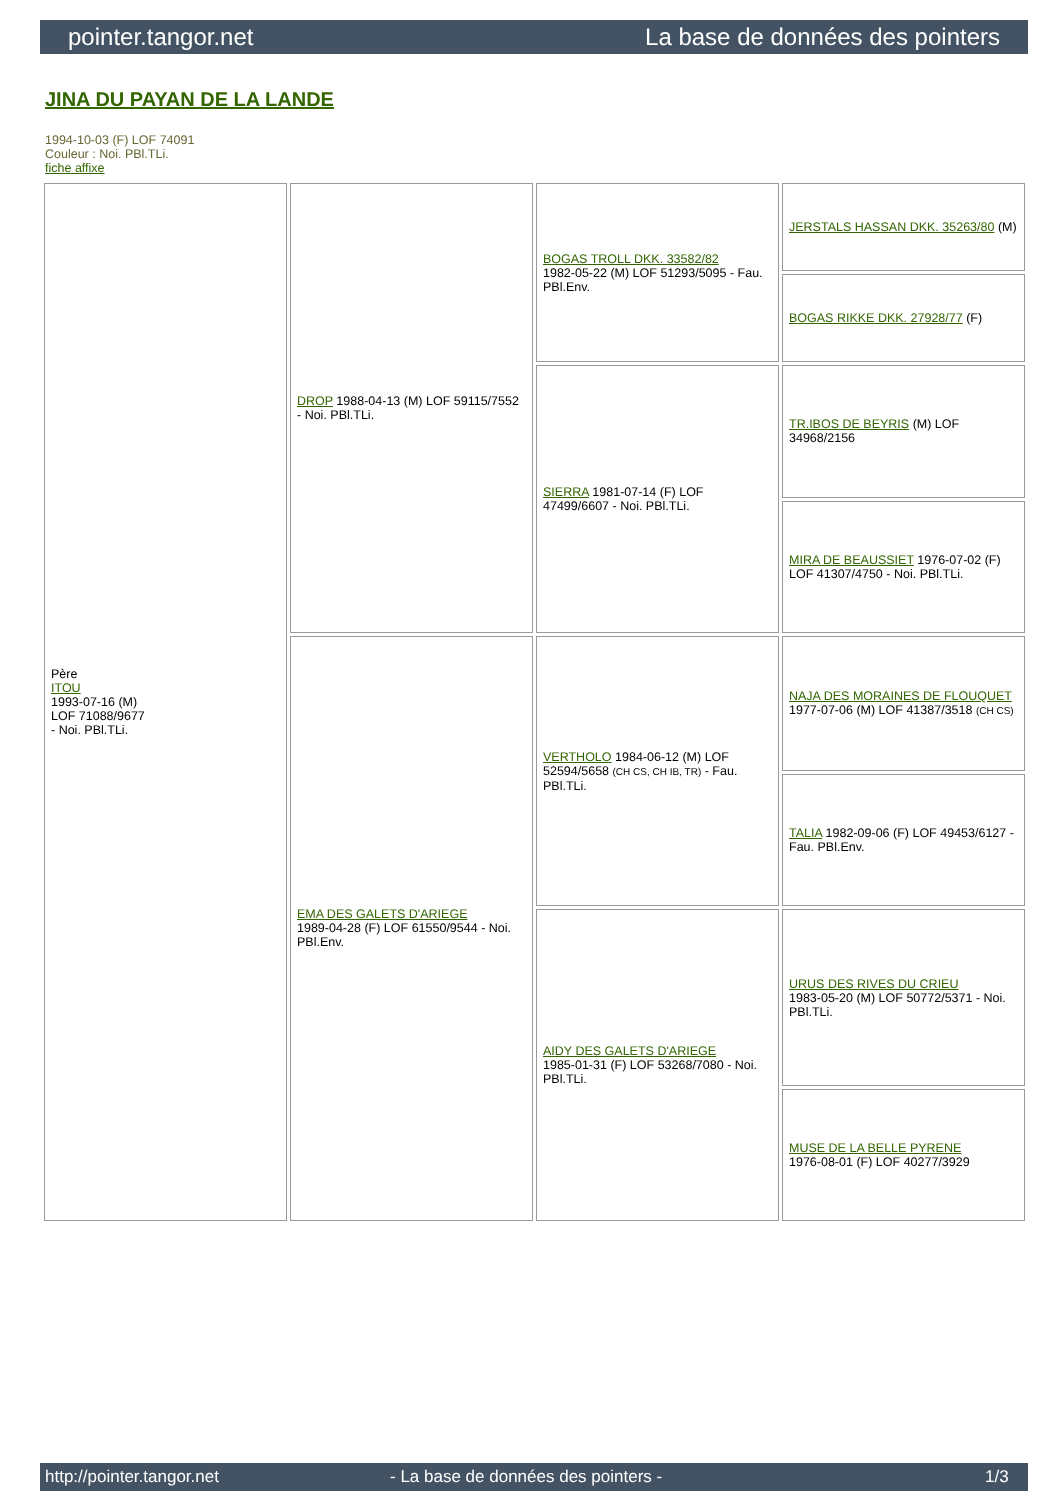pointer.tangor.net La base de données des pointers
JINA DU PAYAN DE LA LANDE
1994-10-03 (F) LOF 74091
Couleur : Noi. PBl.TLi.
fiche affixe
| Père ITOU 1993-07-16 (M) LOF 71088/9677 - Noi. PBl.TLi. | DROP 1988-04-13 (M) LOF 59115/7552 - Noi. PBl.TLi. | BOGAS TROLL DKK. 33582/82 1982-05-22 (M) LOF 51293/5095 - Fau. PBl.Env. | JERSTALS HASSAN DKK. 35263/80 (M) |
| | | | BOGAS RIKKE DKK. 27928/77 (F) |
| | | SIERRA 1981-07-14 (F) LOF 47499/6607 - Noi. PBl.TLi. | TR.IBOS DE BEYRIS (M) LOF 34968/2156 |
| | | | MIRA DE BEAUSSIET 1976-07-02 (F) LOF 41307/4750 - Noi. PBl.TLi. |
| | EMA DES GALETS D'ARIEGE 1989-04-28 (F) LOF 61550/9544 - Noi. PBl.Env. | VERTHOLO 1984-06-12 (M) LOF 52594/5658 (CH CS, CH IB, TR) - Fau. PBl.TLi. | NAJA DES MORAINES DE FLOUQUET 1977-07-06 (M) LOF 41387/3518 (CH CS) |
| | | | TALIA 1982-09-06 (F) LOF 49453/6127 - Fau. PBl.Env. |
| | | AIDY DES GALETS D'ARIEGE 1985-01-31 (F) LOF 53268/7080 - Noi. PBl.TLi. | URUS DES RIVES DU CRIEU 1983-05-20 (M) LOF 50772/5371 - Noi. PBl.TLi. |
| | | | MUSE DE LA BELLE PYRENE 1976-08-01 (F) LOF 40277/3929 |
http://pointer.tangor.net - La base de données des pointers - 1/3